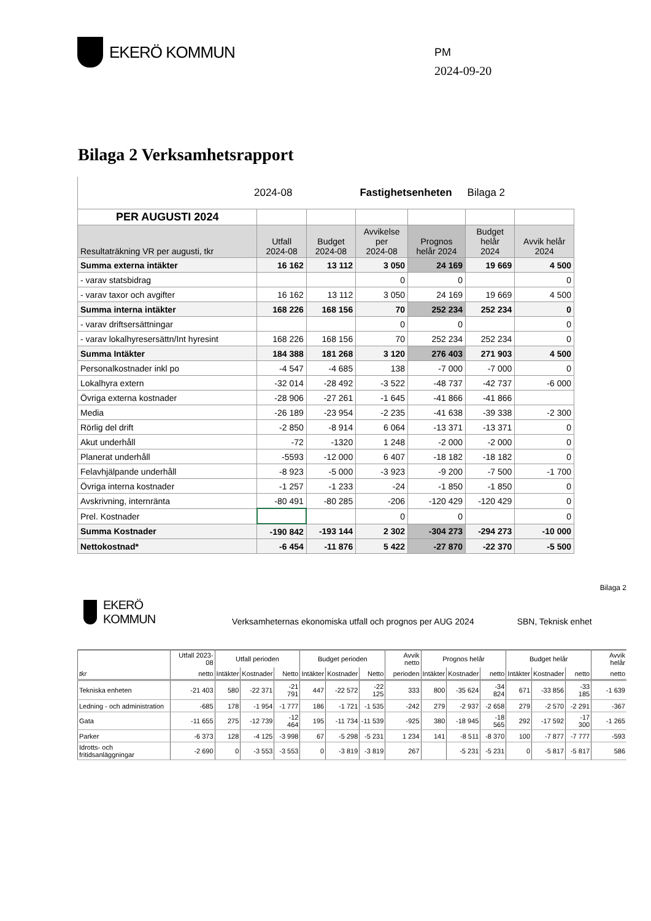EKERÖ KOMMUN
PM
2024-09-20
Bilaga 2 Verksamhetsrapport
2024-08 Fastighetsenheten Bilaga 2
| PER AUGUSTI 2024 | | | | | | |
| Resultaträkning VR per augusti, tkr | Utfall 2024-08 | Budget 2024-08 | Avvikelse per 2024-08 | Prognos helår 2024 | Budget helår 2024 | Avvik helår 2024 |
| Summa externa intäkter | 16 162 | 13 112 | 3 050 | 24 169 | 19 669 | 4 500 |
| - varav statsbidrag | | | 0 | 0 | | 0 |
| - varav taxor och avgifter | 16 162 | 13 112 | 3 050 | 24 169 | 19 669 | 4 500 |
| Summa interna intäkter | 168 226 | 168 156 | 70 | 252 234 | 252 234 | 0 |
| - varav driftsersättningar | | | 0 | 0 | | 0 |
| - varav lokalhyresersättn/Int hyresint | 168 226 | 168 156 | 70 | 252 234 | 252 234 | 0 |
| Summa Intäkter | 184 388 | 181 268 | 3 120 | 276 403 | 271 903 | 4 500 |
| Personalkostnader inkl po | -4 547 | -4 685 | 138 | -7 000 | -7 000 | 0 |
| Lokalhyra extern | -32 014 | -28 492 | -3 522 | -48 737 | -42 737 | -6 000 |
| Övriga externa kostnader | -28 906 | -27 261 | -1 645 | -41 866 | -41 866 | |
| Media | -26 189 | -23 954 | -2 235 | -41 638 | -39 338 | -2 300 |
| Rörlig del drift | -2 850 | -8 914 | 6 064 | -13 371 | -13 371 | 0 |
| Akut underhåll | -72 | -1320 | 1 248 | -2 000 | -2 000 | 0 |
| Planerat underhåll | -5593 | -12 000 | 6 407 | -18 182 | -18 182 | 0 |
| Felavhjälpande underhåll | -8 923 | -5 000 | -3 923 | -9 200 | -7 500 | -1 700 |
| Övriga interna kostnader | -1 257 | -1 233 | -24 | -1 850 | -1 850 | 0 |
| Avskrivning, internränta | -80 491 | -80 285 | -206 | -120 429 | -120 429 | 0 |
| Prel. Kostnader | | | 0 | 0 | | 0 |
| Summa Kostnader | -190 842 | -193 144 | 2 302 | -304 273 | -294 273 | -10 000 |
| Nettokostnad* | -6 454 | -11 876 | 5 422 | -27 870 | -22 370 | -5 500 |
EKERÖ
KOMMUN
Verksamheternas ekonomiska utfall och prognos per AUG 2024 SBN, Teknisk enhet Bilaga 2
| | Utfall 2023-08 | Utfall perioden | | | Budget perioden | | | Avvik netto | Prognos helår | | | Budget helår | | | Avvik helår |
| --- | --- | --- | --- | --- | --- | --- | --- | --- | --- | --- | --- | --- | --- | --- | --- |
| tkr | netto | Intäkter | Kostnader | Netto | Intäkter | Kostnader | Netto | perioden | Intäkter | Kostnader | netto | Intäkter | Kostnader | netto | netto |
| Tekniska enheten | -21 403 | 580 | -22 371 | -21 791 | 447 | -22 572 | -22 125 | 333 | 800 | -35 624 | -34 824 | 671 | -33 856 | -33 185 | -1 639 |
| Ledning - och administration | -685 | 178 | -1 954 | -1 777 | 186 | -1 721 | -1 535 | -242 | 279 | -2 937 | -2 658 | 279 | -2 570 | -2 291 | -367 |
| Gata | -11 655 | 275 | -12 739 | -12 464 | 195 | -11 734 | -11 539 | -925 | 380 | -18 945 | -18 565 | 292 | -17 592 | -17 300 | -1 265 |
| Parker | -6 373 | 128 | -4 125 | -3 998 | 67 | -5 298 | -5 231 | 1 234 | 141 | -8 511 | -8 370 | 100 | -7 877 | -7 777 | -593 |
| Idrotts- och fritidsanläggningar | -2 690 | 0 | -3 553 | -3 553 | 0 | -3 819 | -3 819 | 267 | | -5 231 | -5 231 | 0 | -5 817 | -5 817 | 586 |